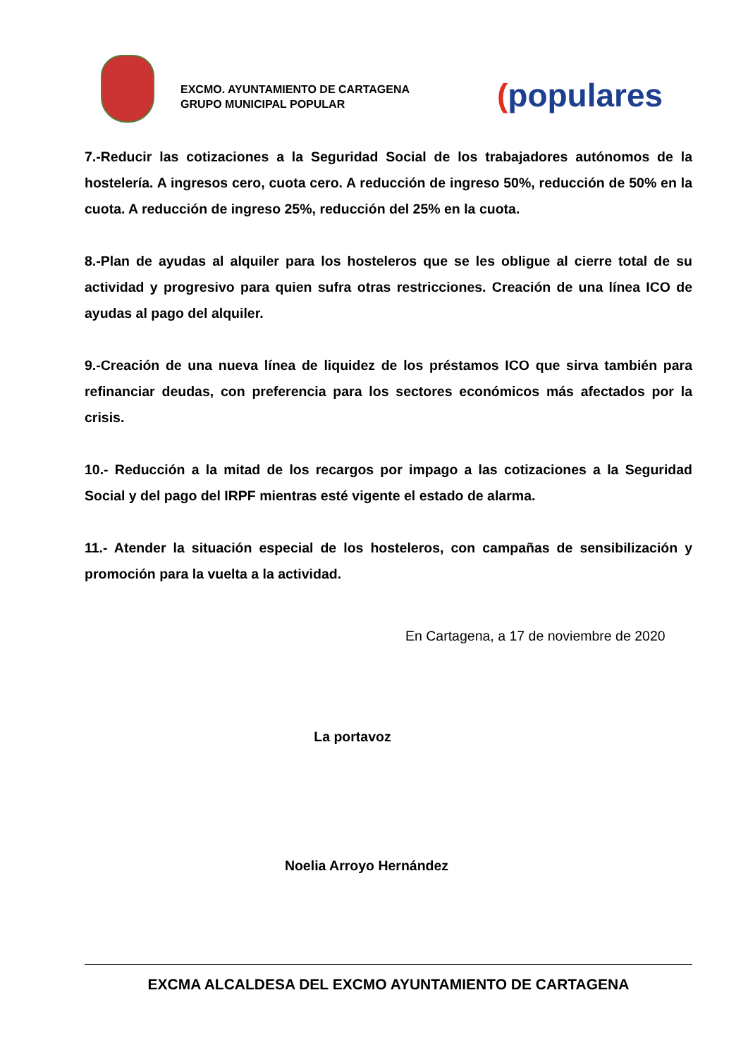EXCMO. AYUNTAMIENTO DE CARTAGENA
GRUPO MUNICIPAL POPULAR
(populares
7.-Reducir las cotizaciones a la Seguridad Social de los trabajadores autónomos de la hostelería. A ingresos cero, cuota cero. A reducción de ingreso 50%, reducción de 50% en la cuota. A reducción de ingreso 25%, reducción del 25% en la cuota.
8.-Plan de ayudas al alquiler para los hosteleros que se les obligue al cierre total de su actividad y progresivo para quien sufra otras restricciones. Creación de una línea ICO de ayudas al pago del alquiler.
9.-Creación de una nueva línea de liquidez de los préstamos ICO que sirva también para refinanciar deudas, con preferencia para los sectores económicos más afectados por la crisis.
10.- Reducción a la mitad de los recargos por impago a las cotizaciones a la Seguridad Social y del pago del IRPF mientras esté vigente el estado de alarma.
11.- Atender la situación especial de los hosteleros, con campañas de sensibilización y promoción para la vuelta a la actividad.
En Cartagena, a 17 de noviembre de 2020
La portavoz
Noelia Arroyo Hernández
EXCMA ALCALDESA DEL EXCMO AYUNTAMIENTO DE CARTAGENA